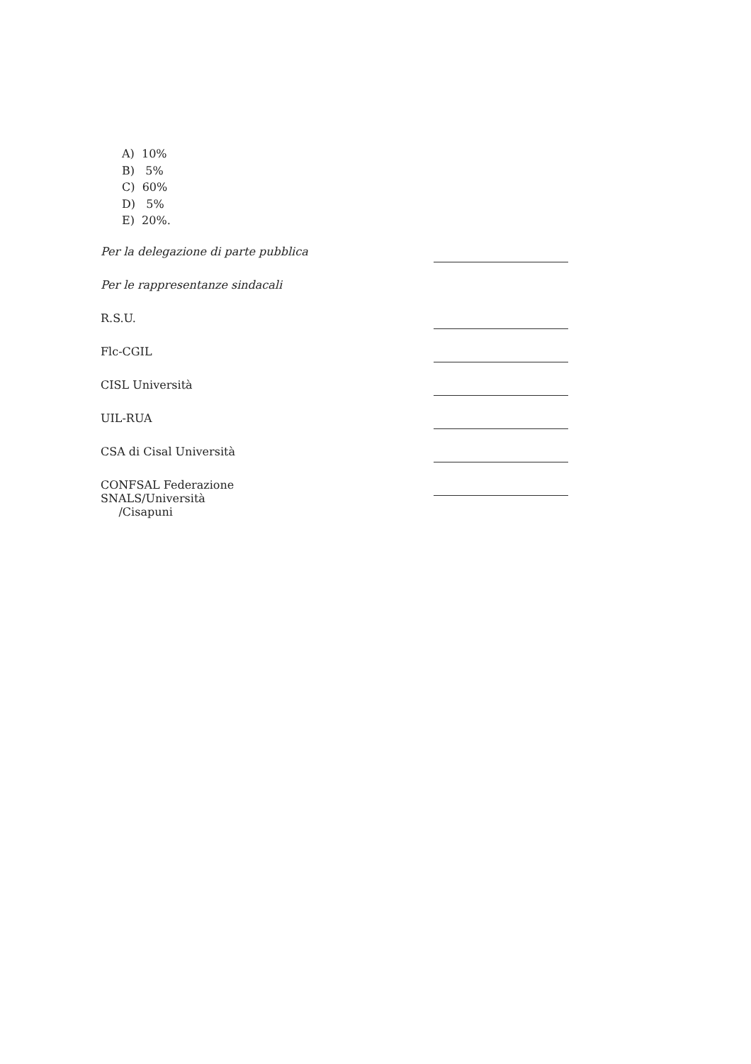A) 10%
B) 5%
C) 60%
D) 5%
E) 20%.
Per la delegazione di parte pubblica
Per le rappresentanze sindacali
R.S.U.
Flc-CGIL
CISL Università
UIL-RUA
CSA di Cisal Università
CONFSAL Federazione SNALS/Università
/Cisapuni